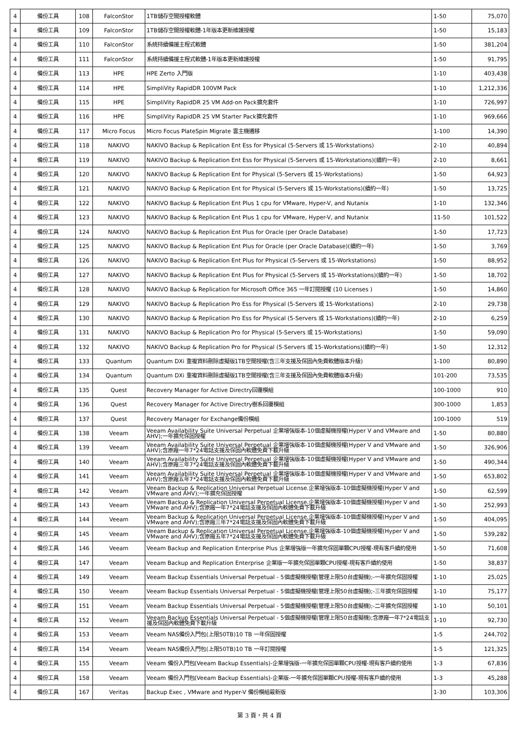| 4 | 備份工具 | 108 | FalconStor | 1TB儲存空間授權軟體 | 1-50 | 75,070 |
| 4 | 備份工具 | 109 | FalconStor | 1TB儲存空間授權軟體-1年版本更新維護授權 | 1-50 | 15,183 |
| 4 | 備份工具 | 110 | FalconStor | 系統持續備援主程式軟體 | 1-50 | 381,204 |
| 4 | 備份工具 | 111 | FalconStor | 系統持續備援主程式軟體-1年版本更新維護授權 | 1-50 | 91,795 |
| 4 | 備份工具 | 113 | HPE | HPE Zerto 入門版 | 1-10 | 403,438 |
| 4 | 備份工具 | 114 | HPE | SimpliVity RapidDR 100VM Pack | 1-10 | 1,212,336 |
| 4 | 備份工具 | 115 | HPE | SimpliVity RapidDR 25 VM Add-on Pack擴充套件 | 1-10 | 726,997 |
| 4 | 備份工具 | 116 | HPE | SimpliVity RapidDR 25 VM Starter Pack擴充套件 | 1-10 | 969,666 |
| 4 | 備份工具 | 117 | Micro Focus | Micro Focus PlateSpin Migrate 雲主機遷移 | 1-100 | 14,390 |
| 4 | 備份工具 | 118 | NAKIVO | NAKIVO Backup & Replication Ent Ess for Physical (5-Servers 或 15-Workstations) | 2-10 | 40,894 |
| 4 | 備份工具 | 119 | NAKIVO | NAKIVO Backup & Replication Ent Ess for Physical (5-Servers 或 15-Workstations)(續約一年) | 2-10 | 8,661 |
| 4 | 備份工具 | 120 | NAKIVO | NAKIVO Backup & Replication Ent for Physical (5-Servers 或 15-Workstations) | 1-50 | 64,923 |
| 4 | 備份工具 | 121 | NAKIVO | NAKIVO Backup & Replication Ent for Physical (5-Servers 或 15-Workstations)(續約一年) | 1-50 | 13,725 |
| 4 | 備份工具 | 122 | NAKIVO | NAKIVO Backup & Replication Ent Plus 1 cpu for VMware, Hyper-V, and Nutanix | 1-10 | 132,346 |
| 4 | 備份工具 | 123 | NAKIVO | NAKIVO Backup & Replication Ent Plus 1 cpu for VMware, Hyper-V, and Nutanix | 11-50 | 101,522 |
| 4 | 備份工具 | 124 | NAKIVO | NAKIVO Backup & Replication Ent Plus for Oracle (per Oracle Database) | 1-50 | 17,723 |
| 4 | 備份工具 | 125 | NAKIVO | NAKIVO Backup & Replication Ent Plus for Oracle (per Oracle Database)(續約一年) | 1-50 | 3,769 |
| 4 | 備份工具 | 126 | NAKIVO | NAKIVO Backup & Replication Ent Plus for Physical (5-Servers 或 15-Workstations) | 1-50 | 88,952 |
| 4 | 備份工具 | 127 | NAKIVO | NAKIVO Backup & Replication Ent Plus for Physical (5-Servers 或 15-Workstations)(續約一年) | 1-50 | 18,702 |
| 4 | 備份工具 | 128 | NAKIVO | NAKIVO Backup & Replication for Microsoft Office 365 一年訂閱授權 (10 Licenses ) | 1-50 | 14,860 |
| 4 | 備份工具 | 129 | NAKIVO | NAKIVO Backup & Replication Pro Ess for Physical (5-Servers 或 15-Workstations) | 2-10 | 29,738 |
| 4 | 備份工具 | 130 | NAKIVO | NAKIVO Backup & Replication Pro Ess for Physical (5-Servers 或 15-Workstations)(續約一年) | 2-10 | 6,259 |
| 4 | 備份工具 | 131 | NAKIVO | NAKIVO Backup & Replication Pro for Physical (5-Servers 或 15-Workstations) | 1-50 | 59,090 |
| 4 | 備份工具 | 132 | NAKIVO | NAKIVO Backup & Replication Pro for Physical (5-Servers 或 15-Workstations)(續約一年) | 1-50 | 12,312 |
| 4 | 備份工具 | 133 | Quantum | Quantum DXi 重複資料刪除虛擬版1TB空間授權(含三年支援及保固內免費軟體版本升級) | 1-100 | 80,890 |
| 4 | 備份工具 | 134 | Quantum | Quantum DXi 重複資料刪除虛擬版1TB空間授權(含三年支援及保固內免費軟體版本升級) | 101-200 | 73,535 |
| 4 | 備份工具 | 135 | Quest | Recovery Manager for Active Directry回覆模組 | 100-1000 | 910 |
| 4 | 備份工具 | 136 | Quest | Recovery Manager for Active Directry樹系回覆模組 | 300-1000 | 1,853 |
| 4 | 備份工具 | 137 | Quest | Recovery Manager for Exchange備份模組 | 100-1000 | 519 |
| 4 | 備份工具 | 138 | Veeam | Veeam Availability Suite Universal Perpetual 企業增強版本-10個虛擬機授權(Hyper V and VMware and AHV);一年擴充保固授權 | 1-50 | 80,880 |
| 4 | 備份工具 | 139 | Veeam | Veeam Availability Suite Universal Perpetual 企業增強版本-10個虛擬機授權(Hyper V and VMware and AHV);含原廠一年7*24電話支援及保固內軟體免費下載升級 | 1-50 | 326,906 |
| 4 | 備份工具 | 140 | Veeam | Veeam Availability Suite Universal Perpetual 企業增強版本-10個虛擬機授權(Hyper V and VMware and AHV);含原廠三年7*24電話支援及保固內軟體免費下載升級 | 1-50 | 490,344 |
| 4 | 備份工具 | 141 | Veeam | Veeam Availability Suite Universal Perpetual 企業增強版本-10個虛擬機授權(Hyper V and VMware and AHV);含原廠五年7*24電話支援及保固內軟體免費下載升級 | 1-50 | 653,802 |
| 4 | 備份工具 | 142 | Veeam | Veeam Backup & Replication Universal Perpetual License.企業增強版本-10個虛擬機授權(Hyper V and VMware and AHV);一年擴充保固授權 | 1-50 | 62,599 |
| 4 | 備份工具 | 143 | Veeam | Veeam Backup & Replication Universal Perpetual License.企業增強版本-10個虛擬機授權(Hyper V and VMware and AHV);含原廠一年7*24電話支援及保固內軟體免費下載升級 | 1-50 | 252,993 |
| 4 | 備份工具 | 144 | Veeam | Veeam Backup & Replication Universal Perpetual License.企業增強版本-10個虛擬機授權(Hyper V and VMware and AHV);含原廠三年7*24電話支援及保固內軟體免費下載升級 | 1-50 | 404,095 |
| 4 | 備份工具 | 145 | Veeam | Veeam Backup & Replication Universal Perpetual License.企業增強版本-10個虛擬機授權(Hyper V and VMware and AHV);含原廠五年7*24電話支援及保固內軟體免費下載升級 | 1-50 | 539,282 |
| 4 | 備份工具 | 146 | Veeam | Veeam Backup and Replication Enterprise Plus 企業增強版一年擴充保固單顆CPU授權-現有客戶續約使用 | 1-50 | 71,608 |
| 4 | 備份工具 | 147 | Veeam | Veeam Backup and Replication Enterprise 企業版一年擴充保固單顆CPU授權-現有客戶續約使用 | 1-50 | 38,837 |
| 4 | 備份工具 | 149 | Veeam | Veeam Backup Essentials Universal Perpetual - 5個虛擬機授權(管理上限50台虛擬機);-一年擴充保固授權 | 1-10 | 25,025 |
| 4 | 備份工具 | 150 | Veeam | Veeam Backup Essentials Universal Perpetual - 5個虛擬機授權(管理上限50台虛擬機);-三年擴充保固授權 | 1-10 | 75,177 |
| 4 | 備份工具 | 151 | Veeam | Veeam Backup Essentials Universal Perpetual - 5個虛擬機授權(管理上限50台虛擬機);-二年擴充保固授權 | 1-10 | 50,101 |
| 4 | 備份工具 | 152 | Veeam | Veeam Backup Essentials Universal Perpetual - 5個虛擬機授權(管理上限50台虛擬機);含原廠一年7*24電話支援及保固內軟體免費下載升級 | 1-10 | 92,730 |
| 4 | 備份工具 | 153 | Veeam | Veeam NAS備份入門包(上限50TB)10 TB 一年保固授權 | 1-5 | 244,702 |
| 4 | 備份工具 | 154 | Veeam | Veeam NAS備份入門包(上限50TB)10 TB 一年訂閱授權 | 1-5 | 121,325 |
| 4 | 備份工具 | 155 | Veeam | Veeam 備份入門包(Veeam Backup Essentials)-企業增強版-一年擴充保固單顆CPU授權-現有客戶續約使用 | 1-3 | 67,836 |
| 4 | 備份工具 | 158 | Veeam | Veeam 備份入門包(Veeam Backup Essentials)-企業版-一年擴充保固單顆CPU授權-現有客戶續約使用 | 1-3 | 45,288 |
| 4 | 備份工具 | 167 | Veritas | Backup Exec , VMware and Hyper-V 備份模組最新版 | 1-30 | 103,306 |
第 3 頁，共 4 頁